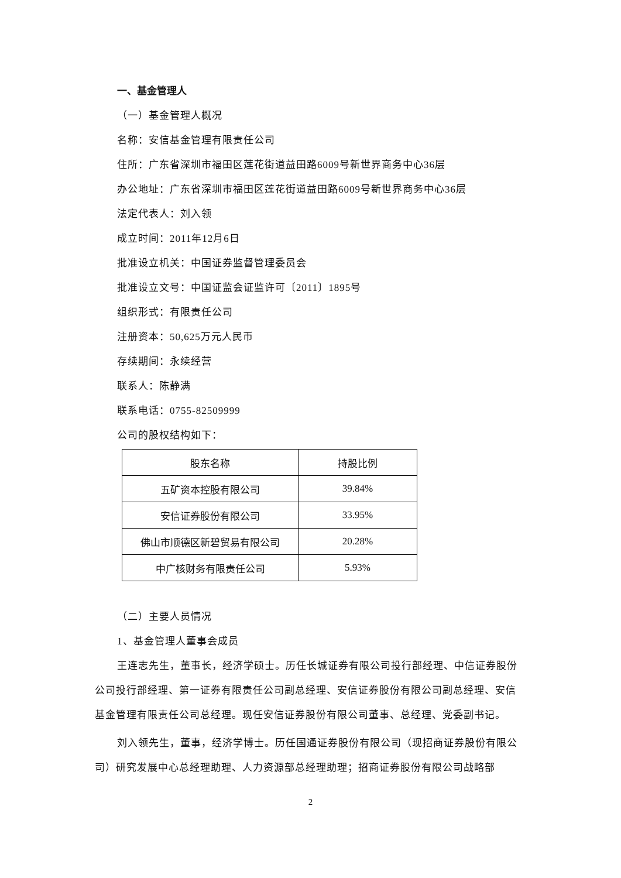一、基金管理人
（一）基金管理人概况
名称：安信基金管理有限责任公司
住所：广东省深圳市福田区莲花街道益田路6009号新世界商务中心36层
办公地址：广东省深圳市福田区莲花街道益田路6009号新世界商务中心36层
法定代表人：刘入领
成立时间：2011年12月6日
批准设立机关：中国证券监督管理委员会
批准设立文号：中国证监会证监许可〔2011〕1895号
组织形式：有限责任公司
注册资本：50,625万元人民币
存续期间：永续经营
联系人：陈静满
联系电话：0755-82509999
公司的股权结构如下：
| 股东名称 | 持股比例 |
| 五矿资本控股有限公司 | 39.84% |
| 安信证券股份有限公司 | 33.95% |
| 佛山市顺德区新碧贸易有限公司 | 20.28% |
| 中广核财务有限责任公司 | 5.93% |
（二）主要人员情况
1、基金管理人董事会成员
王连志先生，董事长，经济学硕士。历任长城证券有限公司投行部经理、中信证券股份公司投行部经理、第一证券有限责任公司副总经理、安信证券股份有限公司副总经理、安信基金管理有限责任公司总经理。现任安信证券股份有限公司董事、总经理、党委副书记。
刘入领先生，董事，经济学博士。历任国通证券股份有限公司（现招商证券股份有限公司）研究发展中心总经理助理、人力资源部总经理助理；招商证券股份有限公司战略部
2